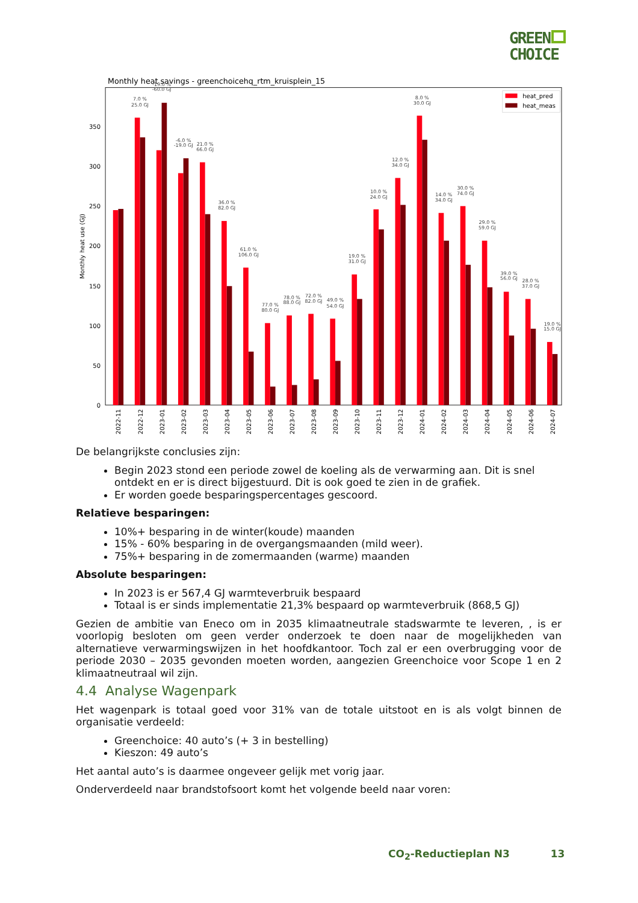GREEN
CHOICE
Monthly heat savings - greenchoicehq_rtm_kruisplein_15
0
50
100
150
200
250
300
350
Monthly heat use (GJ)
7.0 %
25.0 GJ
-19.0 %
-60.0 GJ
-6.0 %
-19.0 GJ
21.0 %
66.0 GJ
36.0 %
82.0 GJ
61.0 %
106.0 GJ
77.0 %
80.0 GJ
78.0 %
88.0 GJ
72.0 %
82.0 GJ
49.0 %
54.0 GJ
19.0 %
31.0 GJ
10.0 %
24.0 GJ
12.0 %
34.0 GJ
8.0 %
30.0 GJ
14.0 %
34.0 GJ
30.0 %
74.0 GJ
29.0 %
59.0 GJ
39.0 %
56.0 GJ
28.0 %
37.0 GJ
19.0 %
15.0 GJ
heat_pred
heat_meas
2022-11
2022-12
2023-01
2023-02
2023-03
2023-04
2023-05
2023-06
2023-07
2023-08
2023-09
2023-10
2023-11
2023-12
2024-01
2024-02
2024-03
2024-04
2024-05
2024-06
2024-07
De belangrijkste conclusies zijn:
Begin 2023 stond een periode zowel de koeling als de verwarming aan. Dit is snel ontdekt en er is direct bijgestuurd. Dit is ook goed te zien in de grafiek.
Er worden goede besparingspercentages gescoord.
Relatieve besparingen:
10%+ besparing in de winter(koude) maanden
15% - 60% besparing in de overgangsmaanden (mild weer).
75%+ besparing in de zomermaanden (warme) maanden
Absolute besparingen:
In 2023 is er 567,4 GJ warmteverbruik bespaard
Totaal is er sinds implementatie 21,3% bespaard op warmteverbruik (868,5 GJ)
Gezien de ambitie van Eneco om in 2035 klimaatneutrale stadswarmte te leveren, , is er voorlopig besloten om geen verder onderzoek te doen naar de mogelijkheden van alternatieve verwarmingswijzen in het hoofdkantoor. Toch zal er een overbrugging voor de periode 2030 – 2035 gevonden moeten worden, aangezien Greenchoice voor Scope 1 en 2 klimaatneutraal wil zijn.
4.4 Analyse Wagenpark
Het wagenpark is totaal goed voor 31% van de totale uitstoot en is als volgt binnen de organisatie verdeeld:
Greenchoice: 40 auto’s (+ 3 in bestelling)
Kieszon: 49 auto’s
Het aantal auto’s is daarmee ongeveer gelijk met vorig jaar.
Onderverdeeld naar brandstofsoort komt het volgende beeld naar voren:
CO<sub>2</sub>-Reductieplan N3 13